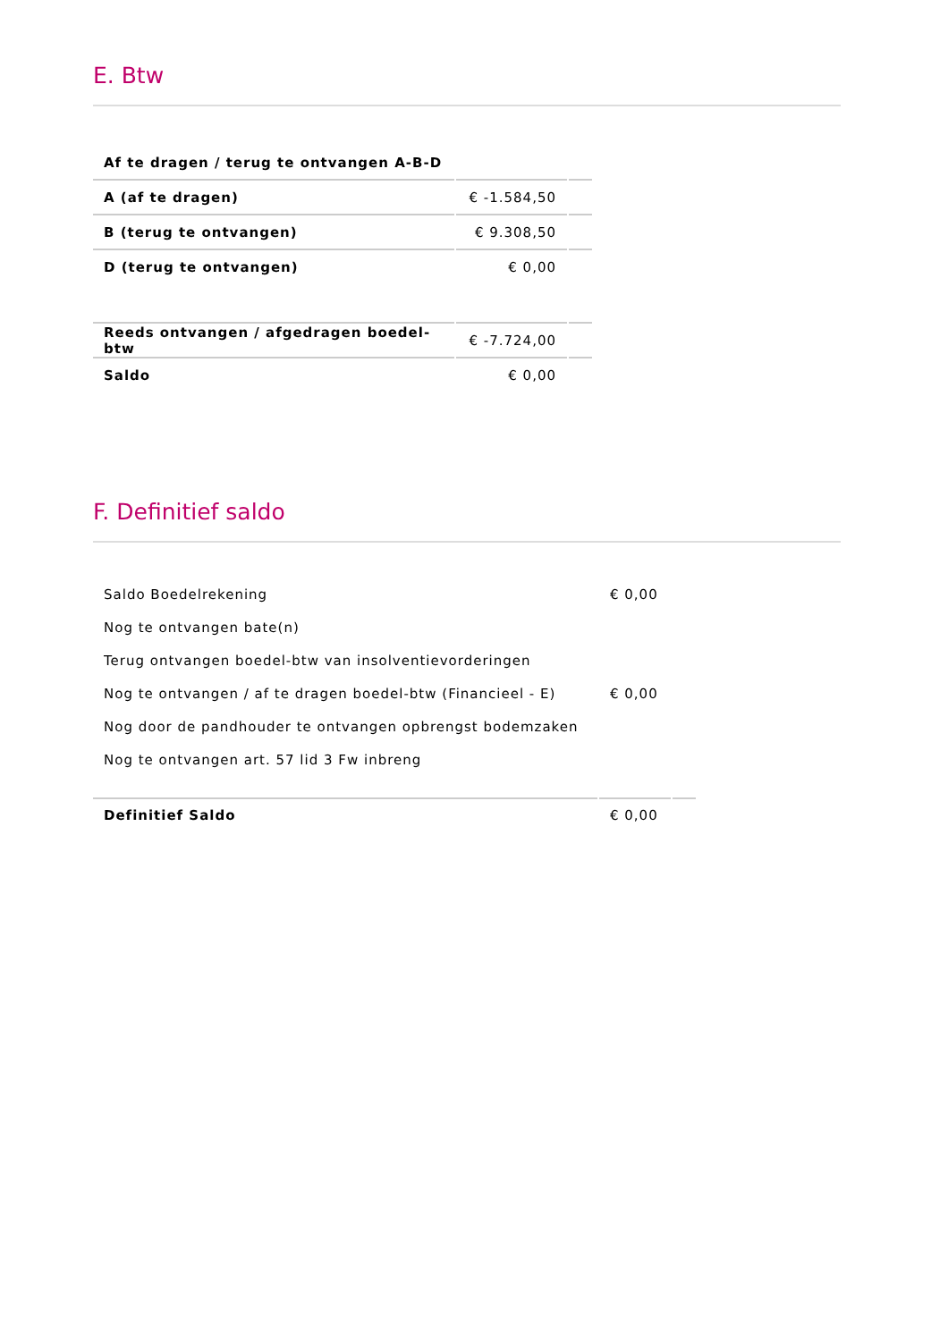E. Btw
| Af te dragen / terug te ontvangen A-B-D | | |
| A (af te dragen) | € -1.584,50 | |
| B (terug te ontvangen) | € 9.308,50 | |
| D (terug te ontvangen) | € 0,00 | |
| Reeds ontvangen / afgedragen boedel-btw | € -7.724,00 | |
| Saldo | € 0,00 | |
F. Definitief saldo
| Saldo Boedelrekening | € 0,00 | |
| Nog te ontvangen bate(n) | | |
| Terug ontvangen boedel-btw van insolventievorderingen | | |
| Nog te ontvangen / af te dragen boedel-btw (Financieel - E) | € 0,00 | |
| Nog door de pandhouder te ontvangen opbrengst bodemzaken | | |
| Nog te ontvangen art. 57 lid 3 Fw inbreng | | |
| Definitief Saldo | € 0,00 | |